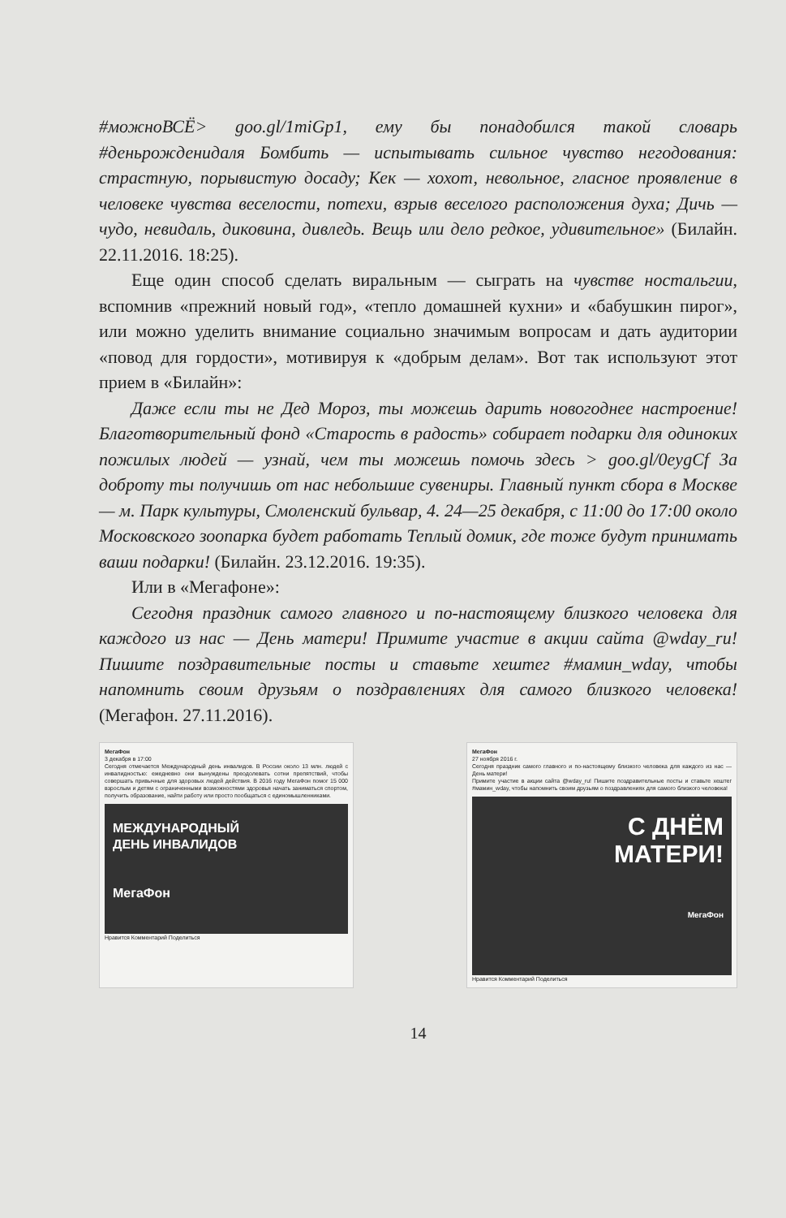#можноВСЁ> goo.gl/1miGp1, ему бы понадобился такой словарь #деньрожденидаля Бомбить — испытывать сильное чувство негодования: страстную, порывистую досаду; Кек — хохот, невольное, гласное проявление в человеке чувства веселости, потехи, взрыв веселого расположения духа; Дичь — чудо, невидаль, диковина, дивледь. Вещь или дело редкое, удивительное» (Билайн. 22.11.2016. 18:25).
Еще один способ сделать виральным — сыграть на чувстве ностальгии, вспомнив «прежний новый год», «тепло домашней кухни» и «бабушкин пирог», или можно уделить внимание социально значимым вопросам и дать аудитории «повод для гордости», мотивируя к «добрым делам». Вот так используют этот прием в «Билайн»:
Даже если ты не Дед Мороз, ты можешь дарить новогоднее настроение! Благотворительный фонд «Старость в радость» собирает подарки для одиноких пожилых людей — узнай, чем ты можешь помочь здесь > goo.gl/0eygCf За доброту ты получишь от нас небольшие сувениры. Главный пункт сбора в Москве — м. Парк культуры, Смоленский бульвар, 4. 24—25 декабря, с 11:00 до 17:00 около Московского зоопарка будет работать Теплый домик, где тоже будут принимать ваши подарки! (Билайн. 23.12.2016. 19:35).
Или в «Мегафоне»:
Сегодня праздник самого главного и по-настоящему близкого человека для каждого из нас — День матери! Примите участие в акции сайта @wday_ru! Пишите поздравительные посты и ставьте хештег #мамин_wday, чтобы напомнить своим друзьям о поздравлениях для самого близкого человека! (Мегафон. 27.11.2016).
МегаФон
3 декабря в 17:00
Сегодня отмечается Международный день инвалидов. В России около 13 млн. людей с инвалидностью: ежедневно они вынуждены преодолевать сотни препятствий, чтобы совершать привычные для здоровых людей действия. В 2016 году МегаФон помог 15 000 взрослым и детям с ограниченными возможностями здоровья начать заниматься спортом, получить образование, найти работу или просто пообщаться с единомышленниками.
МЕЖДУНАРОДНЫЙ
ДЕНЬ ИНВАЛИДОВ
МегаФон
Нравится Комментарий Поделиться
МегаФон
27 ноября 2016 г.
Сегодня праздник самого главного и по-настоящему близкого человека для каждого из нас — День матери!
Примите участие в акции сайта @wday_ru! Пишите поздравительные посты и ставьте хештег #мамин_wday, чтобы напомнить своим друзьям о поздравлениях для самого близкого человека!
С ДНЁМ
МАТЕРИ!
МегаФон
Нравится Комментарий Поделиться
14